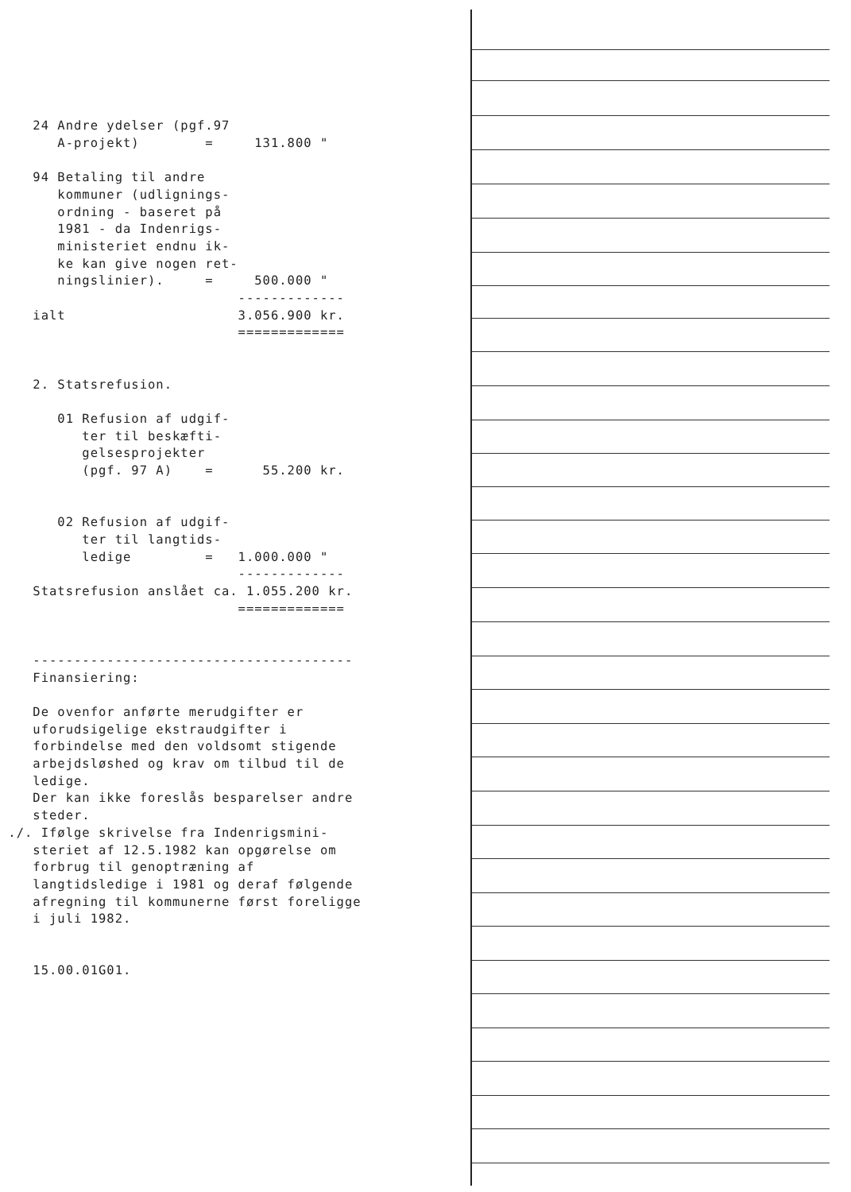24 Andre ydelser (pgf.97
       A-projekt)        =     131.800 "

    94 Betaling til andre
       kommuner (udlignings-
       ordning - baseret på
       1981 - da Indenrigs-
       ministeriet endnu ik-
       ke kan give nogen ret-
       ningslinier).     =     500.000 "
                             -------------
    ialt                     3.056.900 kr.
                             =============


    2. Statsrefusion.

       01 Refusion af udgif-
          ter til beskæfti-
          gelsesprojekter
          (pgf. 97 A)    =      55.200 kr.


       02 Refusion af udgif-
          ter til langtids-
          ledige         =   1.000.000 "
                             -------------
    Statsrefusion anslået ca. 1.055.200 kr.
                             =============


    ---------------------------------------
    Finansiering:

    De ovenfor anførte merudgifter er
    uforudsigelige ekstraudgifter i
    forbindelse med den voldsomt stigende
    arbejdsløshed og krav om tilbud til de
    ledige.
    Der kan ikke foreslås besparelser andre
    steder.
 ./. Ifølge skrivelse fra Indenrigsmini-
    steriet af 12.5.1982 kan opgørelse om
    forbrug til genoptræning af
    langtidsledige i 1981 og deraf følgende
    afregning til kommunerne først foreligge
    i juli 1982.


    15.00.01G01.